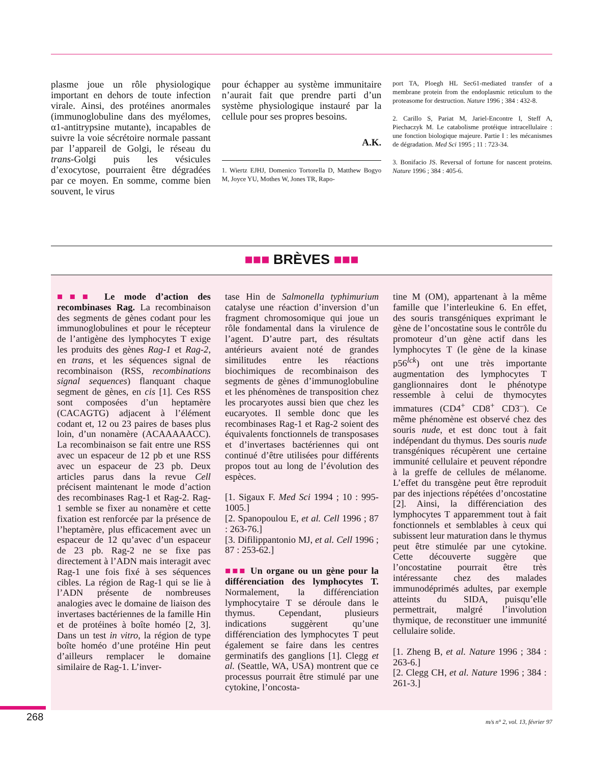plasme joue un rôle physiologique important en dehors de toute infection virale. Ainsi, des protéines anormales (immunoglobuline dans des myélomes, α1-antitrypsine mutante), incapables de suivre la voie sécrétoire normale passant par l’appareil de Golgi, le réseau du trans-Golgi puis les vésicules d’exocytose, pourraient être dégradées par ce moyen. En somme, comme bien souvent, le virus
pour échapper au système immunitaire n’aurait fait que prendre parti d’un système physiologique instauré par la cellule pour ses propres besoins.
A.K.
1. Wiertz EJHJ, Domenico Tortorella D, Matthew Bogyo M, Joyce YU, Mothes W, Jones TR, Rapo-
port TA, Ploegh HL Sec61-mediated transfer of a membrane protein from the endoplasmic reticulum to the proteasome for destruction. Nature 1996 ; 384 : 432-8.
2. Carillo S, Pariat M, Jariel-Encontre I, Steff A, Piechaczyk M. Le catabolisme protéique intracellulaire : une fonction biologique majeure. Partie I : les mécanismes de dégradation. Med Sci 1995 ; 11 : 723-34.
3. Bonifacio JS. Reversal of fortune for nascent proteins. Nature 1996 ; 384 : 405-6.
■■■ BRÈVES ■■■
■■■ Le mode d’action des recombinases Rag. La recombinaison des segments de gènes codant pour les immunoglobulines et pour le récepteur de l’antigène des lymphocytes T exige les produits des gènes Rag-1 et Rag-2, en trans, et les séquences signal de recombinaison (RSS, recombinations signal sequences) flanquant chaque segment de gènes, en cis [1]. Ces RSS sont composées d’un heptamère (CACAGTG) adjacent à l’élément codant et, 12 ou 23 paires de bases plus loin, d’un nonamère (ACAAAAACC). La recombinaison se fait entre une RSS avec un espaceur de 12 pb et une RSS avec un espaceur de 23 pb. Deux articles parus dans la revue Cell précisent maintenant le mode d’action des recombinases Rag-1 et Rag-2. Rag-1 semble se fixer au nonamère et cette fixation est renforcée par la présence de l’heptamère, plus efficacement avec un espaceur de 12 qu’avec d’un espaceur de 23 pb. Rag-2 ne se fixe pas directement à l’ADN mais interagit avec Rag-1 une fois fixé à ses séquences cibles. La région de Rag-1 qui se lie à l’ADN présente de nombreuses analogies avec le domaine de liaison des invertases bactériennes de la famille Hin et de protéines à boîte homéo [2, 3]. Dans un test in vitro, la région de type boîte homéo d’une protéine Hin peut d’ailleurs remplacer le domaine similaire de Rag-1. L’inver-
tase Hin de Salmonella typhimurium catalyse une réaction d’inversion d’un fragment chromosomique qui joue un rôle fondamental dans la virulence de l’agent. D’autre part, des résultats antérieurs avaient noté de grandes similitudes entre les réactions biochimiques de recombinaison des segments de gènes d’immunoglobuline et les phénomènes de transposition chez les procaryotes aussi bien que chez les eucaryotes. Il semble donc que les recombinases Rag-1 et Rag-2 soient des équivalents fonctionnels de transposases et d’invertases bactériennes qui ont continué d’être utilisées pour différents propos tout au long de l’évolution des espèces.
[1. Sigaux F. Med Sci 1994 ; 10 : 995-1005.]
[2. Spanopoulou E, et al. Cell 1996 ; 87 : 263-76.]
[3. Difilippantonio MJ, et al. Cell 1996 ; 87 : 253-62.]
■■■ Un organe ou un gène pour la différenciation des lymphocytes T. Normalement, la différenciation lymphocytaire T se déroule dans le thymus. Cependant, plusieurs indications suggèrent qu’une différenciation des lymphocytes T peut également se faire dans les centres germinatifs des ganglions [1]. Clegg et al. (Seattle, WA, USA) montrent que ce processus pourrait être stimulé par une cytokine, l’oncosta-
tine M (OM), appartenant à la même famille que l’interleukine 6. En effet, des souris transgéniques exprimant le gène de l’oncostatine sous le contrôle du promoteur d’un gène actif dans les lymphocytes T (le gène de la kinase p56<sup>lck</sup>) ont une très importante augmentation des lymphocytes T ganglionnaires dont le phénotype ressemble à celui de thymocytes immatures (CD4<sup>+</sup> CD8<sup>+</sup> CD3<sup>–</sup>). Ce même phénomène est observé chez des souris nude, et est donc tout à fait indépendant du thymus. Des souris nude transgéniques récupèrent une certaine immunité cellulaire et peuvent répondre à la greffe de cellules de mélanome. L’effet du transgène peut être reproduit par des injections répétées d’oncostatine [2]. Ainsi, la différenciation des lymphocytes T apparemment tout à fait fonctionnels et semblables à ceux qui subissent leur maturation dans le thymus peut être stimulée par une cytokine. Cette découverte suggère que l’oncostatine pourrait être très intéressante chez des malades immunodéprimés adultes, par exemple atteints du SIDA, puisqu’elle permettrait, malgré l’involution thymique, de reconstituer une immunité cellulaire solide.
[1. Zheng B, et al. Nature 1996 ; 384 : 263-6.]
[2. Clegg CH, et al. Nature 1996 ; 384 : 261-3.]
268 m/s n° 2, vol. 13, février 97